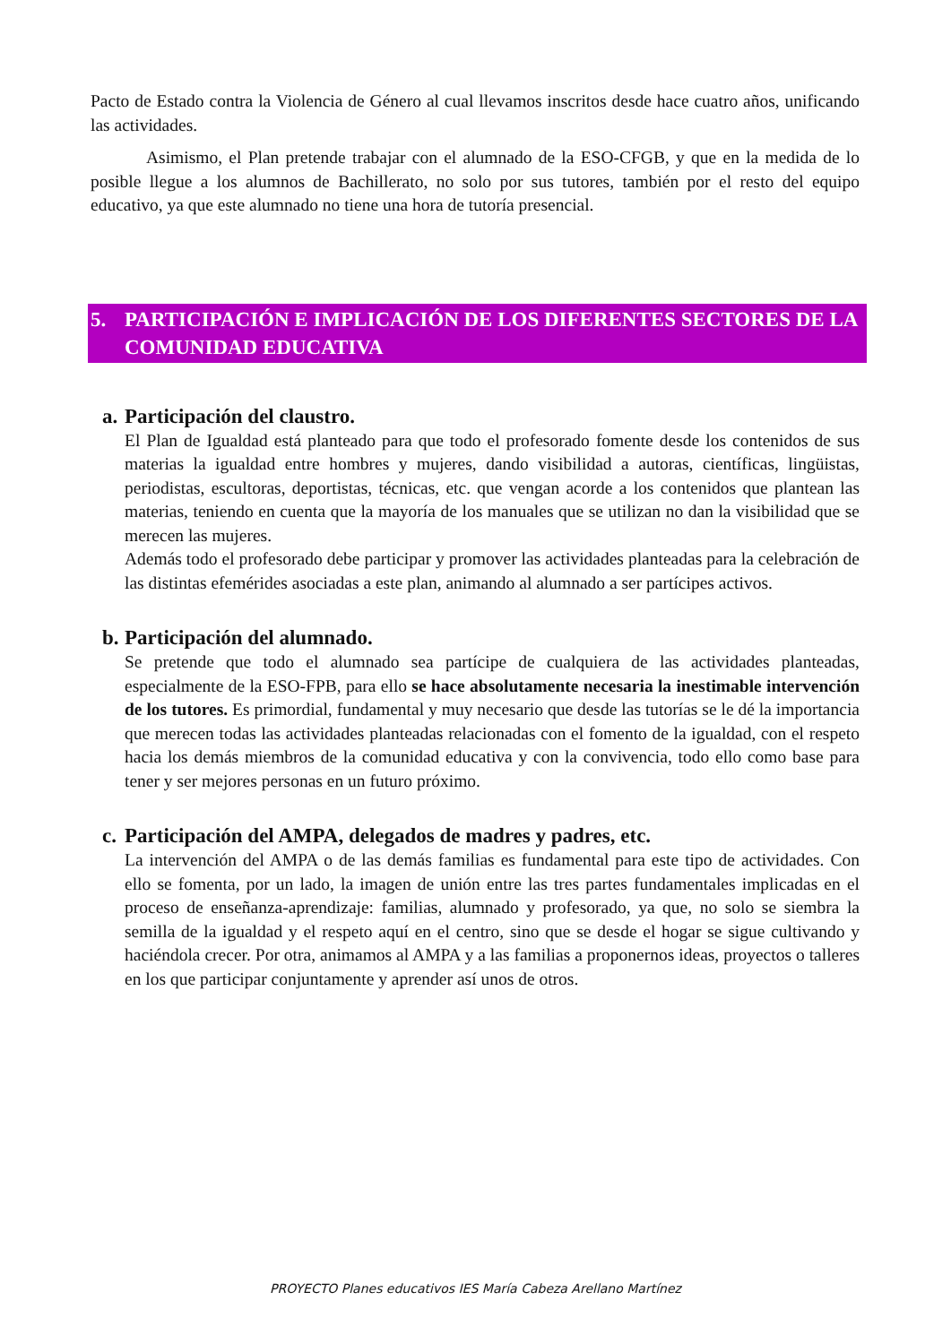Pacto de Estado contra la Violencia de Género al cual llevamos inscritos desde hace cuatro años, unificando las actividades.
Asimismo, el Plan pretende trabajar con el alumnado de la ESO-CFGB, y que en la medida de lo posible llegue a los alumnos de Bachillerato, no solo por sus tutores, también por el resto del equipo educativo, ya que este alumnado no tiene una hora de tutoría presencial.
5. PARTICIPACIÓN E IMPLICACIÓN DE LOS DIFERENTES SECTORES DE LA COMUNIDAD EDUCATIVA
a. Participación del claustro.
El Plan de Igualdad está planteado para que todo el profesorado fomente desde los contenidos de sus materias la igualdad entre hombres y mujeres, dando visibilidad a autoras, científicas, lingüistas, periodistas, escultoras, deportistas, técnicas, etc. que vengan acorde a los contenidos que plantean las materias, teniendo en cuenta que la mayoría de los manuales que se utilizan no dan la visibilidad que se merecen las mujeres.
Además todo el profesorado debe participar y promover las actividades planteadas para la celebración de las distintas efemérides asociadas a este plan, animando al alumnado a ser partícipes activos.
b. Participación del alumnado.
Se pretende que todo el alumnado sea partícipe de cualquiera de las actividades planteadas, especialmente de la ESO-FPB, para ello se hace absolutamente necesaria la inestimable intervención de los tutores. Es primordial, fundamental y muy necesario que desde las tutorías se le dé la importancia que merecen todas las actividades planteadas relacionadas con el fomento de la igualdad, con el respeto hacia los demás miembros de la comunidad educativa y con la convivencia, todo ello como base para tener y ser mejores personas en un futuro próximo.
c. Participación del AMPA, delegados de madres y padres, etc.
La intervención del AMPA o de las demás familias es fundamental para este tipo de actividades. Con ello se fomenta, por un lado, la imagen de unión entre las tres partes fundamentales implicadas en el proceso de enseñanza-aprendizaje: familias, alumnado y profesorado, ya que, no solo se siembra la semilla de la igualdad y el respeto aquí en el centro, sino que se desde el hogar se sigue cultivando y haciéndola crecer. Por otra, animamos al AMPA y a las familias a proponernos ideas, proyectos o talleres en los que participar conjuntamente y aprender así unos de otros.
PROYECTO Planes educativos IES María Cabeza Arellano Martínez